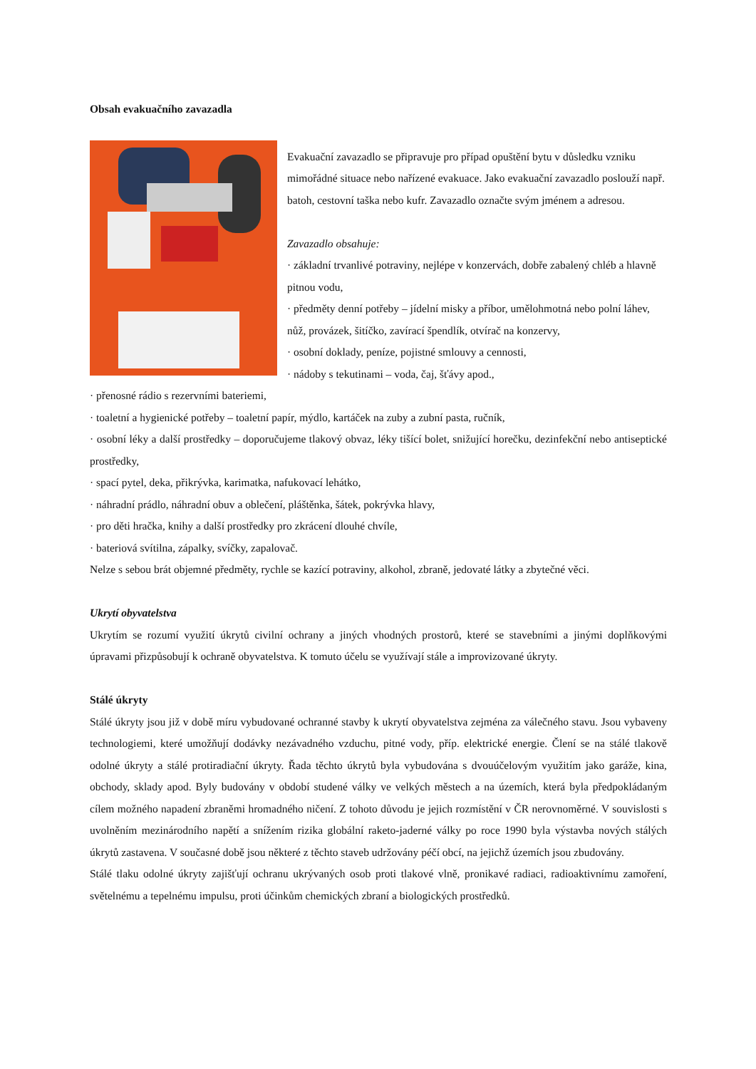Obsah evakuačního zavazadla
Evakuační zavazadlo se připravuje pro případ opuštění bytu v důsledku vzniku mimořádné situace nebo nařízené evakuace. Jako evakuační zavazadlo poslouží např. batoh, cestovní taška nebo kufr. Zavazadlo označte svým jménem a adresou.
Zavazadlo obsahuje:
· základní trvanlivé potraviny, nejlépe v konzervách, dobře zabalený chléb a hlavně pitnou vodu,
· předměty denní potřeby – jídelní misky a příbor, umělohmotná nebo polní láhev, nůž, provázek, šitíčko, zavírací špendlík, otvírač na konzervy,
· osobní doklady, peníze, pojistné smlouvy a cennosti,
· nádoby s tekutinami – voda, čaj, šťávy apod.,
· přenosné rádio s rezervními bateriemi,
· toaletní a hygienické potřeby – toaletní papír, mýdlo, kartáček na zuby a zubní pasta, ručník,
· osobní léky a další prostředky – doporučujeme tlakový obvaz, léky tišící bolet, snižující horečku, dezinfekční nebo antiseptické prostředky,
· spací pytel, deka, přikrývka, karimatka, nafukovací lehátko,
· náhradní prádlo, náhradní obuv a oblečení, pláštěnka, šátek, pokrývka hlavy,
· pro děti hračka, knihy a další prostředky pro zkrácení dlouhé chvíle,
· bateriová svítilna, zápalky, svíčky, zapalovač.
Nelze s sebou brát objemné předměty, rychle se kazící potraviny, alkohol, zbraně, jedovaté látky a zbytečné věci.
Ukrytí obyvatelstva
Ukrytím se rozumí využití úkrytů civilní ochrany a jiných vhodných prostorů, které se stavebními a jinými doplňkovými úpravami přizpůsobují k ochraně obyvatelstva. K tomuto účelu se využívají stále a improvizované úkryty.
Stálé úkryty
Stálé úkryty jsou již v době míru vybudované ochranné stavby k ukrytí obyvatelstva zejména za válečného stavu. Jsou vybaveny technologiemi, které umožňují dodávky nezávadného vzduchu, pitné vody, příp. elektrické energie. Člení se na stálé tlakově odolné úkryty a stálé protiradiační úkryty. Řada těchto úkrytů byla vybudována s dvouúčelovým využitím jako garáže, kina, obchody, sklady apod. Byly budovány v období studené války ve velkých městech a na územích, která byla předpokládaným cílem možného napadení zbraněmi hromadného ničení. Z tohoto důvodu je jejich rozmístění v ČR nerovnoměrné. V souvislosti s uvolněním mezinárodního napětí a snížením rizika globální raketo-jaderné války po roce 1990 byla výstavba nových stálých úkrytů zastavena. V současné době jsou některé z těchto staveb udržovány péčí obcí, na jejichž územích jsou zbudovány.
Stálé tlaku odolné úkryty zajišťují ochranu ukrývaných osob proti tlakové vlně, pronikavé radiaci, radioaktivnímu zamoření, světelnému a tepelnému impulsu, proti účinkům chemických zbraní a biologických prostředků.